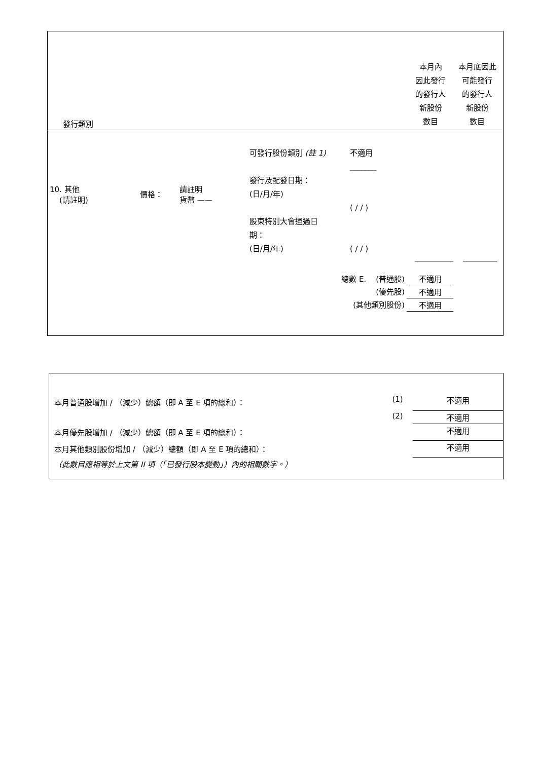| 發行類別 | 本月內 因此發行 的發行人 新股份 數目 | 本月底因此 可能發行 的發行人 新股份 數目 |
| 10. 其他 (請註明) | 價格： | 請註明 貨幣 —— | 可發行股份類別 (註 1) 發行及配發日期： (日/月/年) 股東特別大會通過日 期： (日/月/年) | 不適用 _______ ( / / ) ( / / ) | |
| 總數 E. (普通股) | 不適用 |
| (優先股) | 不適用 |
| (其他類別股份) | 不適用 |
| 本月普通股增加 / （減少）總額（即 A 至 E 項的總和）： | (1) | 不適用 |
| | (2) | 不適用 |
| 本月優先股增加 / （減少）總額（即 A 至 E 項的總和）： | | 不適用 |
| 本月其他類別股份增加 / （減少）總額（即 A 至 E 項的總和）： | | 不適用 |
| （此數目應相等於上文第 II 項（「已發行股本變動」）內的相關數字。） | | |